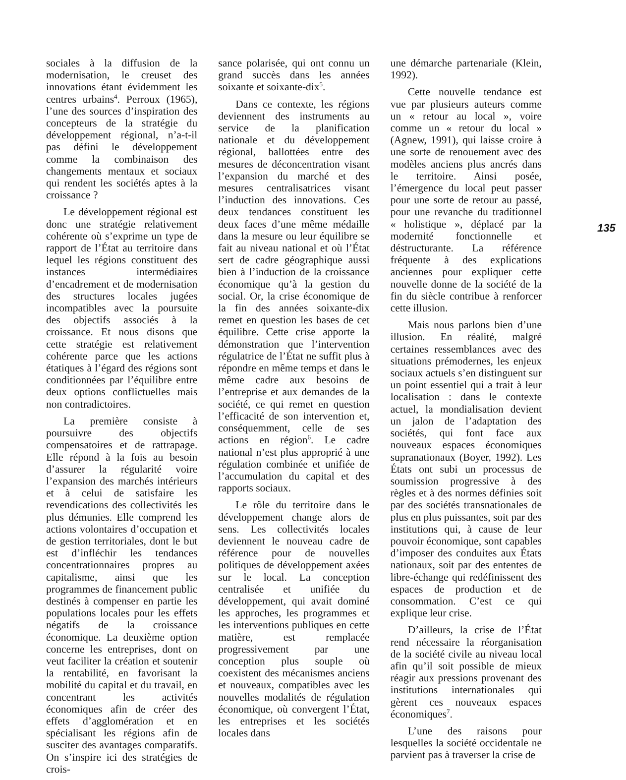sociales à la diffusion de la modernisation, le creuset des innovations étant évidemment les centres urbains<sup>4</sup>. Perroux (1965), l’une des sources d’inspiration des concepteurs de la stratégie du développement régional, n’a-t-il pas défini le développement comme la combinaison des changements mentaux et sociaux qui rendent les sociétés aptes à la croissance ?
Le développement régional est donc une stratégie relativement cohérente où s’exprime un type de rapport de l’État au territoire dans lequel les régions constituent des instances intermédiaires d’encadrement et de modernisation des structures locales jugées incompatibles avec la poursuite des objectifs associés à la croissance. Et nous disons que cette stratégie est relativement cohérente parce que les actions étatiques à l’égard des régions sont conditionnées par l’équilibre entre deux options conflictuelles mais non contradictoires.
La première consiste à poursuivre des objectifs compensatoires et de rattrapage. Elle répond à la fois au besoin d’assurer la régularité voire l’expansion des marchés intérieurs et à celui de satisfaire les revendications des collectivités les plus démunies. Elle comprend les actions volontaires d’occupation et de gestion territoriales, dont le but est d’infléchir les tendances concentrationnaires propres au capitalisme, ainsi que les programmes de financement public destinés à compenser en partie les populations locales pour les effets négatifs de la croissance économique. La deuxième option concerne les entreprises, dont on veut faciliter la création et soutenir la rentabilité, en favorisant la mobilité du capital et du travail, en concentrant les activités économiques afin de créer des effets d’agglomération et en spécialisant les régions afin de susciter des avantages comparatifs. On s’inspire ici des stratégies de crois-
sance polarisée, qui ont connu un grand succès dans les années soixante et soixante-dix<sup>5</sup>.
Dans ce contexte, les régions deviennent des instruments au service de la planification nationale et du développement régional, ballottées entre des mesures de déconcentration visant l’expansion du marché et des mesures centralisatrices visant l’induction des innovations. Ces deux tendances constituent les deux faces d’une même médaille dans la mesure ou leur équilibre se fait au niveau national et où l’État sert de cadre géographique aussi bien à l’induction de la croissance économique qu’à la gestion du social. Or, la crise économique de la fin des années soixante-dix remet en question les bases de cet équilibre. Cette crise apporte la démonstration que l’intervention régulatrice de l’État ne suffit plus à répondre en même temps et dans le même cadre aux besoins de l’entreprise et aux demandes de la société, ce qui remet en question l’efficacité de son intervention et, conséquemment, celle de ses actions en région<sup>6</sup>. Le cadre national n’est plus approprié à une régulation combinée et unifiée de l’accumulation du capital et des rapports sociaux.
Le rôle du territoire dans le développement change alors de sens. Les collectivités locales deviennent le nouveau cadre de référence pour de nouvelles politiques de développement axées sur le local. La conception centralisée et unifiée du développement, qui avait dominé les approches, les programmes et les interventions publiques en cette matière, est remplacée progressivement par une conception plus souple où coexistent des mécanismes anciens et nouveaux, compatibles avec les nouvelles modalités de régulation économique, où convergent l’État, les entreprises et les sociétés locales dans
une démarche partenariale (Klein, 1992).
Cette nouvelle tendance est vue par plusieurs auteurs comme un « retour au local », voire comme un « retour du local » (Agnew, 1991), qui laisse croire à une sorte de renouement avec des modèles anciens plus ancrés dans le territoire. Ainsi posée, l’émergence du local peut passer pour une sorte de retour au passé, pour une revanche du traditionnel « holistique », déplacé par la modernité fonctionnelle et déstructurante. La référence fréquente à des explications anciennes pour expliquer cette nouvelle donne de la société de la fin du siècle contribue à renforcer cette illusion.
Mais nous parlons bien d’une illusion. En réalité, malgré certaines ressemblances avec des situations prémodernes, les enjeux sociaux actuels s’en distinguent sur un point essentiel qui a trait à leur localisation : dans le contexte actuel, la mondialisation devient un jalon de l’adaptation des sociétés, qui font face aux nouveaux espaces économiques supranationaux (Boyer, 1992). Les États ont subi un processus de soumission progressive à des règles et à des normes définies soit par des sociétés transnationales de plus en plus puissantes, soit par des institutions qui, à cause de leur pouvoir économique, sont capables d’imposer des conduites aux États nationaux, soit par des ententes de libre-échange qui redéfinissent des espaces de production et de consommation. C’est ce qui explique leur crise.
D’ailleurs, la crise de l’État rend nécessaire la réorganisation de la société civile au niveau local afin qu’il soit possible de mieux réagir aux pressions provenant des institutions internationales qui gèrent ces nouveaux espaces économiques<sup>7</sup>.
L’une des raisons pour lesquelles la société occidentale ne parvient pas à traverser la crise de
135